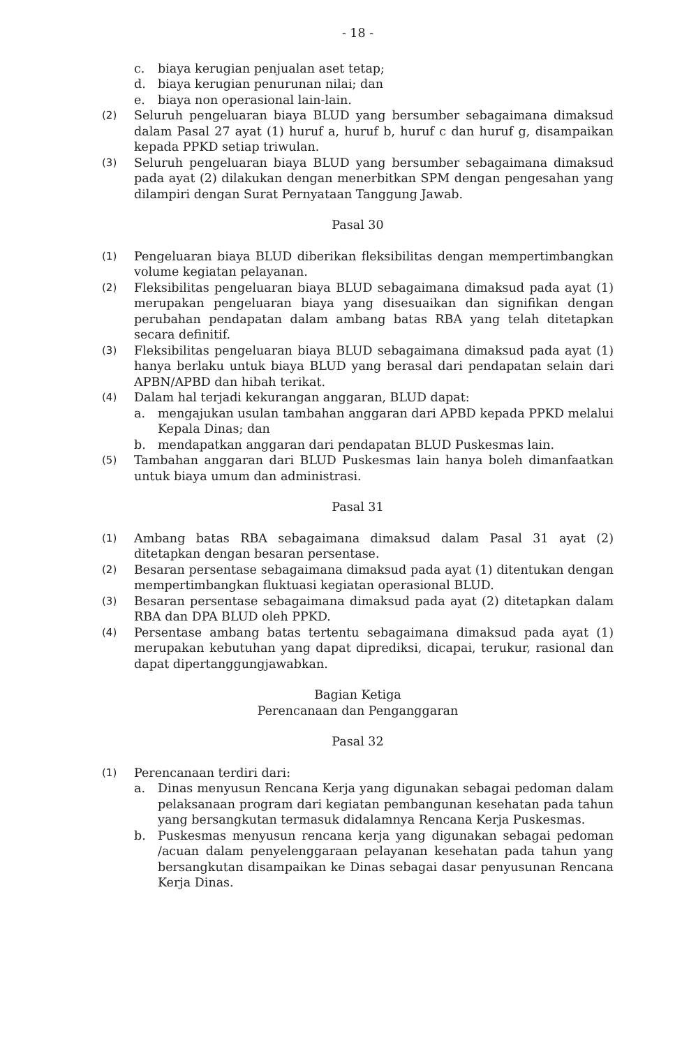- 18 -
c. biaya kerugian penjualan aset tetap;
d. biaya kerugian penurunan nilai; dan
e. biaya non operasional lain-lain.
(2) Seluruh pengeluaran biaya BLUD yang bersumber sebagaimana dimaksud dalam Pasal 27 ayat (1) huruf a, huruf b, huruf c dan huruf g, disampaikan kepada PPKD setiap triwulan.
(3) Seluruh pengeluaran biaya BLUD yang bersumber sebagaimana dimaksud pada ayat (2) dilakukan dengan menerbitkan SPM dengan pengesahan yang dilampiri dengan Surat Pernyataan Tanggung Jawab.
Pasal 30
(1) Pengeluaran biaya BLUD diberikan fleksibilitas dengan mempertimbangkan volume kegiatan pelayanan.
(2) Fleksibilitas pengeluaran biaya BLUD sebagaimana dimaksud pada ayat (1) merupakan pengeluaran biaya yang disesuaikan dan signifikan dengan perubahan pendapatan dalam ambang batas RBA yang telah ditetapkan secara definitif.
(3) Fleksibilitas pengeluaran biaya BLUD sebagaimana dimaksud pada ayat (1) hanya berlaku untuk biaya BLUD yang berasal dari pendapatan selain dari APBN/APBD dan hibah terikat.
(4) Dalam hal terjadi kekurangan anggaran, BLUD dapat:
a. mengajukan usulan tambahan anggaran dari APBD kepada PPKD melalui Kepala Dinas; dan
b. mendapatkan anggaran dari pendapatan BLUD Puskesmas lain.
(5) Tambahan anggaran dari BLUD Puskesmas lain hanya boleh dimanfaatkan untuk biaya umum dan administrasi.
Pasal 31
(1) Ambang batas RBA sebagaimana dimaksud dalam Pasal 31 ayat (2) ditetapkan dengan besaran persentase.
(2) Besaran persentase sebagaimana dimaksud pada ayat (1) ditentukan dengan mempertimbangkan fluktuasi kegiatan operasional BLUD.
(3) Besaran persentase sebagaimana dimaksud pada ayat (2) ditetapkan dalam RBA dan DPA BLUD oleh PPKD.
(4) Persentase ambang batas tertentu sebagaimana dimaksud pada ayat (1) merupakan kebutuhan yang dapat diprediksi, dicapai, terukur, rasional dan dapat dipertanggungjawabkan.
Bagian Ketiga
Perencanaan dan Penganggaran
Pasal 32
(1) Perencanaan terdiri dari:
a. Dinas menyusun Rencana Kerja yang digunakan sebagai pedoman dalam pelaksanaan program dari kegiatan pembangunan kesehatan pada tahun yang bersangkutan termasuk didalamnya Rencana Kerja Puskesmas.
b. Puskesmas menyusun rencana kerja yang digunakan sebagai pedoman /acuan dalam penyelenggaraan pelayanan kesehatan pada tahun yang bersangkutan disampaikan ke Dinas sebagai dasar penyusunan Rencana Kerja Dinas.